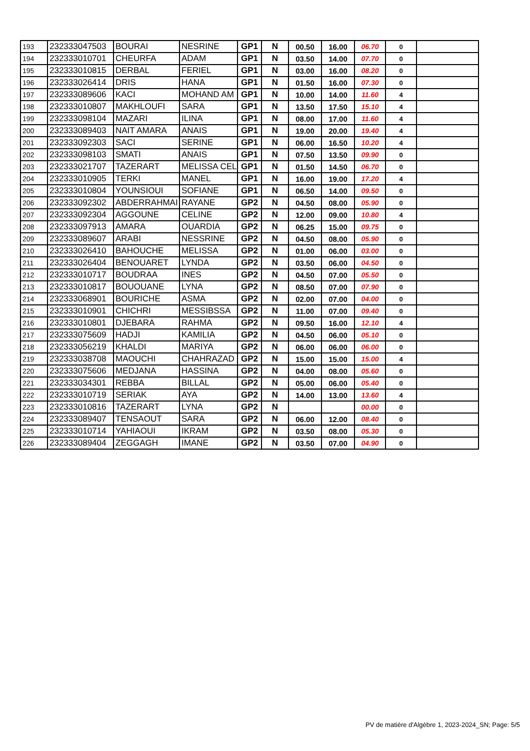| 193 | 232333047503 | BOURAI | NESRINE | GP1 | N | 00.50 | 16.00 | 06.70 | 0 | |
| 194 | 232333010701 | CHEURFA | ADAM | GP1 | N | 03.50 | 14.00 | 07.70 | 0 | |
| 195 | 232333010815 | DERBAL | FERIEL | GP1 | N | 03.00 | 16.00 | 08.20 | 0 | |
| 196 | 232333026414 | DRIS | HANA | GP1 | N | 01.50 | 16.00 | 07.30 | 0 | |
| 197 | 232333089606 | KACI | MOHAND AM | GP1 | N | 10.00 | 14.00 | 11.60 | 4 | |
| 198 | 232333010807 | MAKHLOUFI | SARA | GP1 | N | 13.50 | 17.50 | 15.10 | 4 | |
| 199 | 232333098104 | MAZARI | ILINA | GP1 | N | 08.00 | 17.00 | 11.60 | 4 | |
| 200 | 232333089403 | NAIT AMARA | ANAIS | GP1 | N | 19.00 | 20.00 | 19.40 | 4 | |
| 201 | 232333092303 | SACI | SERINE | GP1 | N | 06.00 | 16.50 | 10.20 | 4 | |
| 202 | 232333098103 | SMATI | ANAIS | GP1 | N | 07.50 | 13.50 | 09.90 | 0 | |
| 203 | 232333021707 | TAZERART | MELISSA CEL | GP1 | N | 01.50 | 14.50 | 06.70 | 0 | |
| 204 | 232333010905 | TERKI | MANEL | GP1 | N | 16.00 | 19.00 | 17.20 | 4 | |
| 205 | 232333010804 | YOUNSIOUI | SOFIANE | GP1 | N | 06.50 | 14.00 | 09.50 | 0 | |
| 206 | 232333092302 | ABDERRAHMAI | RAYANE | GP2 | N | 04.50 | 08.00 | 05.90 | 0 | |
| 207 | 232333092304 | AGGOUNE | CELINE | GP2 | N | 12.00 | 09.00 | 10.80 | 4 | |
| 208 | 232333097913 | AMARA | OUARDIA | GP2 | N | 06.25 | 15.00 | 09.75 | 0 | |
| 209 | 232333089607 | ARABI | NESSRINE | GP2 | N | 04.50 | 08.00 | 05.90 | 0 | |
| 210 | 232333026410 | BAHOUCHE | MELISSA | GP2 | N | 01.00 | 06.00 | 03.00 | 0 | |
| 211 | 232333026404 | BENOUARET | LYNDA | GP2 | N | 03.50 | 06.00 | 04.50 | 0 | |
| 212 | 232333010717 | BOUDRAA | INES | GP2 | N | 04.50 | 07.00 | 05.50 | 0 | |
| 213 | 232333010817 | BOUOUANE | LYNA | GP2 | N | 08.50 | 07.00 | 07.90 | 0 | |
| 214 | 232333068901 | BOURICHE | ASMA | GP2 | N | 02.00 | 07.00 | 04.00 | 0 | |
| 215 | 232333010901 | CHICHRI | MESSIBSSA | GP2 | N | 11.00 | 07.00 | 09.40 | 0 | |
| 216 | 232333010801 | DJEBARA | RAHMA | GP2 | N | 09.50 | 16.00 | 12.10 | 4 | |
| 217 | 232333075609 | HADJI | KAMILIA | GP2 | N | 04.50 | 06.00 | 05.10 | 0 | |
| 218 | 232333056219 | KHALDI | MARIYA | GP2 | N | 06.00 | 06.00 | 06.00 | 0 | |
| 219 | 232333038708 | MAOUCHI | CHAHRAZAD | GP2 | N | 15.00 | 15.00 | 15.00 | 4 | |
| 220 | 232333075606 | MEDJANA | HASSINA | GP2 | N | 04.00 | 08.00 | 05.60 | 0 | |
| 221 | 232333034301 | REBBA | BILLAL | GP2 | N | 05.00 | 06.00 | 05.40 | 0 | |
| 222 | 232333010719 | SERIAK | AYA | GP2 | N | 14.00 | 13.00 | 13.60 | 4 | |
| 223 | 232333010816 | TAZERART | LYNA | GP2 | N | | | 00.00 | 0 | |
| 224 | 232333089407 | TENSAOUT | SARA | GP2 | N | 06.00 | 12.00 | 08.40 | 0 | |
| 225 | 232333010714 | YAHIAOUI | IKRAM | GP2 | N | 03.50 | 08.00 | 05.30 | 0 | |
| 226 | 232333089404 | ZEGGAGH | IMANE | GP2 | N | 03.50 | 07.00 | 04.90 | 0 | |
PV de matière d'Algèbre 1, 2023-2024_SN; Page: 5/5